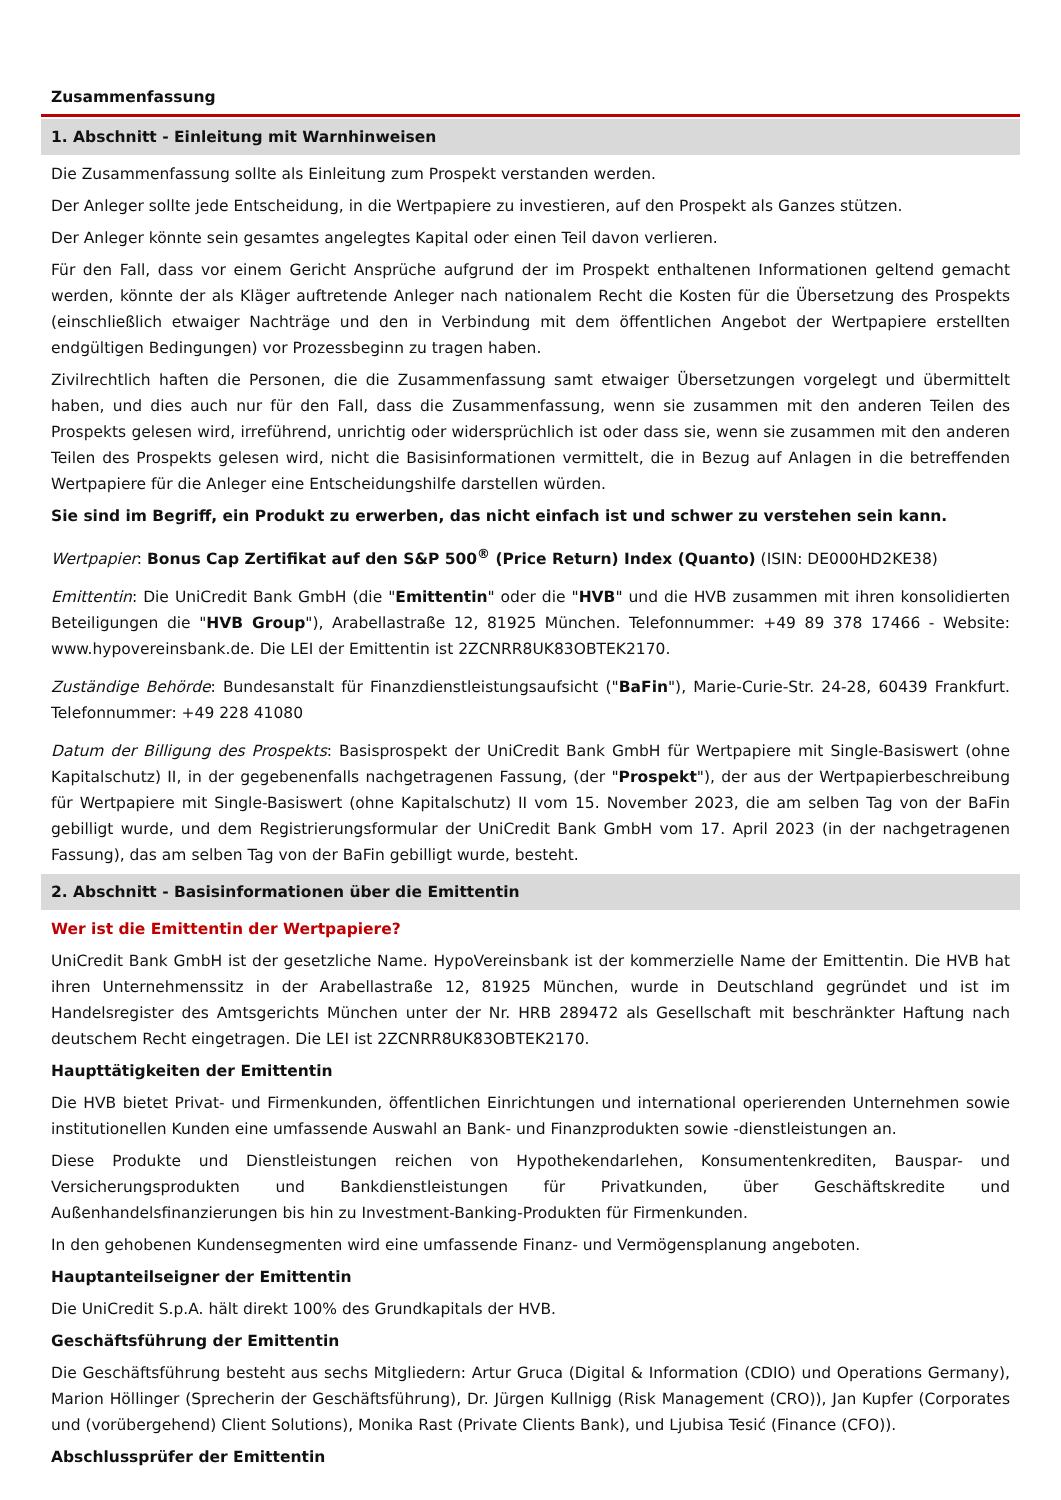Zusammenfassung
1. Abschnitt - Einleitung mit Warnhinweisen
Die Zusammenfassung sollte als Einleitung zum Prospekt verstanden werden.
Der Anleger sollte jede Entscheidung, in die Wertpapiere zu investieren, auf den Prospekt als Ganzes stützen.
Der Anleger könnte sein gesamtes angelegtes Kapital oder einen Teil davon verlieren.
Für den Fall, dass vor einem Gericht Ansprüche aufgrund der im Prospekt enthaltenen Informationen geltend gemacht werden, könnte der als Kläger auftretende Anleger nach nationalem Recht die Kosten für die Übersetzung des Prospekts (einschließlich etwaiger Nachträge und den in Verbindung mit dem öffentlichen Angebot der Wertpapiere erstellten endgültigen Bedingungen) vor Prozessbeginn zu tragen haben.
Zivilrechtlich haften die Personen, die die Zusammenfassung samt etwaiger Übersetzungen vorgelegt und übermittelt haben, und dies auch nur für den Fall, dass die Zusammenfassung, wenn sie zusammen mit den anderen Teilen des Prospekts gelesen wird, irreführend, unrichtig oder widersprüchlich ist oder dass sie, wenn sie zusammen mit den anderen Teilen des Prospekts gelesen wird, nicht die Basisinformationen vermittelt, die in Bezug auf Anlagen in die betreffenden Wertpapiere für die Anleger eine Entscheidungshilfe darstellen würden.
Sie sind im Begriff, ein Produkt zu erwerben, das nicht einfach ist und schwer zu verstehen sein kann.
Wertpapier: Bonus Cap Zertifikat auf den S&P 500<sup>®</sup> (Price Return) Index (Quanto) (ISIN: DE000HD2KE38)
Emittentin: Die UniCredit Bank GmbH (die "Emittentin" oder die "HVB" und die HVB zusammen mit ihren konsolidierten Beteiligungen die "HVB Group"), Arabellastraße 12, 81925 München. Telefonnummer: +49 89 378 17466 - Website: www.hypovereinsbank.de. Die LEI der Emittentin ist 2ZCNRR8UK83OBTEK2170.
Zuständige Behörde: Bundesanstalt für Finanzdienstleistungsaufsicht ("BaFin"), Marie-Curie-Str. 24-28, 60439 Frankfurt. Telefonnummer: +49 228 41080
Datum der Billigung des Prospekts: Basisprospekt der UniCredit Bank GmbH für Wertpapiere mit Single-Basiswert (ohne Kapitalschutz) II, in der gegebenenfalls nachgetragenen Fassung, (der "Prospekt"), der aus der Wertpapierbeschreibung für Wertpapiere mit Single-Basiswert (ohne Kapitalschutz) II vom 15. November 2023, die am selben Tag von der BaFin gebilligt wurde, und dem Registrierungsformular der UniCredit Bank GmbH vom 17. April 2023 (in der nachgetragenen Fassung), das am selben Tag von der BaFin gebilligt wurde, besteht.
2. Abschnitt - Basisinformationen über die Emittentin
Wer ist die Emittentin der Wertpapiere?
UniCredit Bank GmbH ist der gesetzliche Name. HypoVereinsbank ist der kommerzielle Name der Emittentin. Die HVB hat ihren Unternehmenssitz in der Arabellastraße 12, 81925 München, wurde in Deutschland gegründet und ist im Handelsregister des Amtsgerichts München unter der Nr. HRB 289472 als Gesellschaft mit beschränkter Haftung nach deutschem Recht eingetragen. Die LEI ist 2ZCNRR8UK83OBTEK2170.
Haupttätigkeiten der Emittentin
Die HVB bietet Privat- und Firmenkunden, öffentlichen Einrichtungen und international operierenden Unternehmen sowie institutionellen Kunden eine umfassende Auswahl an Bank- und Finanzprodukten sowie -dienstleistungen an.
Diese Produkte und Dienstleistungen reichen von Hypothekendarlehen, Konsumentenkrediten, Bauspar- und Versicherungsprodukten und Bankdienstleistungen für Privatkunden, über Geschäftskredite und Außenhandelsfinanzierungen bis hin zu Investment-Banking-Produkten für Firmenkunden.
In den gehobenen Kundensegmenten wird eine umfassende Finanz- und Vermögensplanung angeboten.
Hauptanteilseigner der Emittentin
Die UniCredit S.p.A. hält direkt 100% des Grundkapitals der HVB.
Geschäftsführung der Emittentin
Die Geschäftsführung besteht aus sechs Mitgliedern: Artur Gruca (Digital & Information (CDIO) und Operations Germany), Marion Höllinger (Sprecherin der Geschäftsführung), Dr. Jürgen Kullnigg (Risk Management (CRO)), Jan Kupfer (Corporates und (vorübergehend) Client Solutions), Monika Rast (Private Clients Bank), und Ljubisa Tesić (Finance (CFO)).
Abschlussprüfer der Emittentin